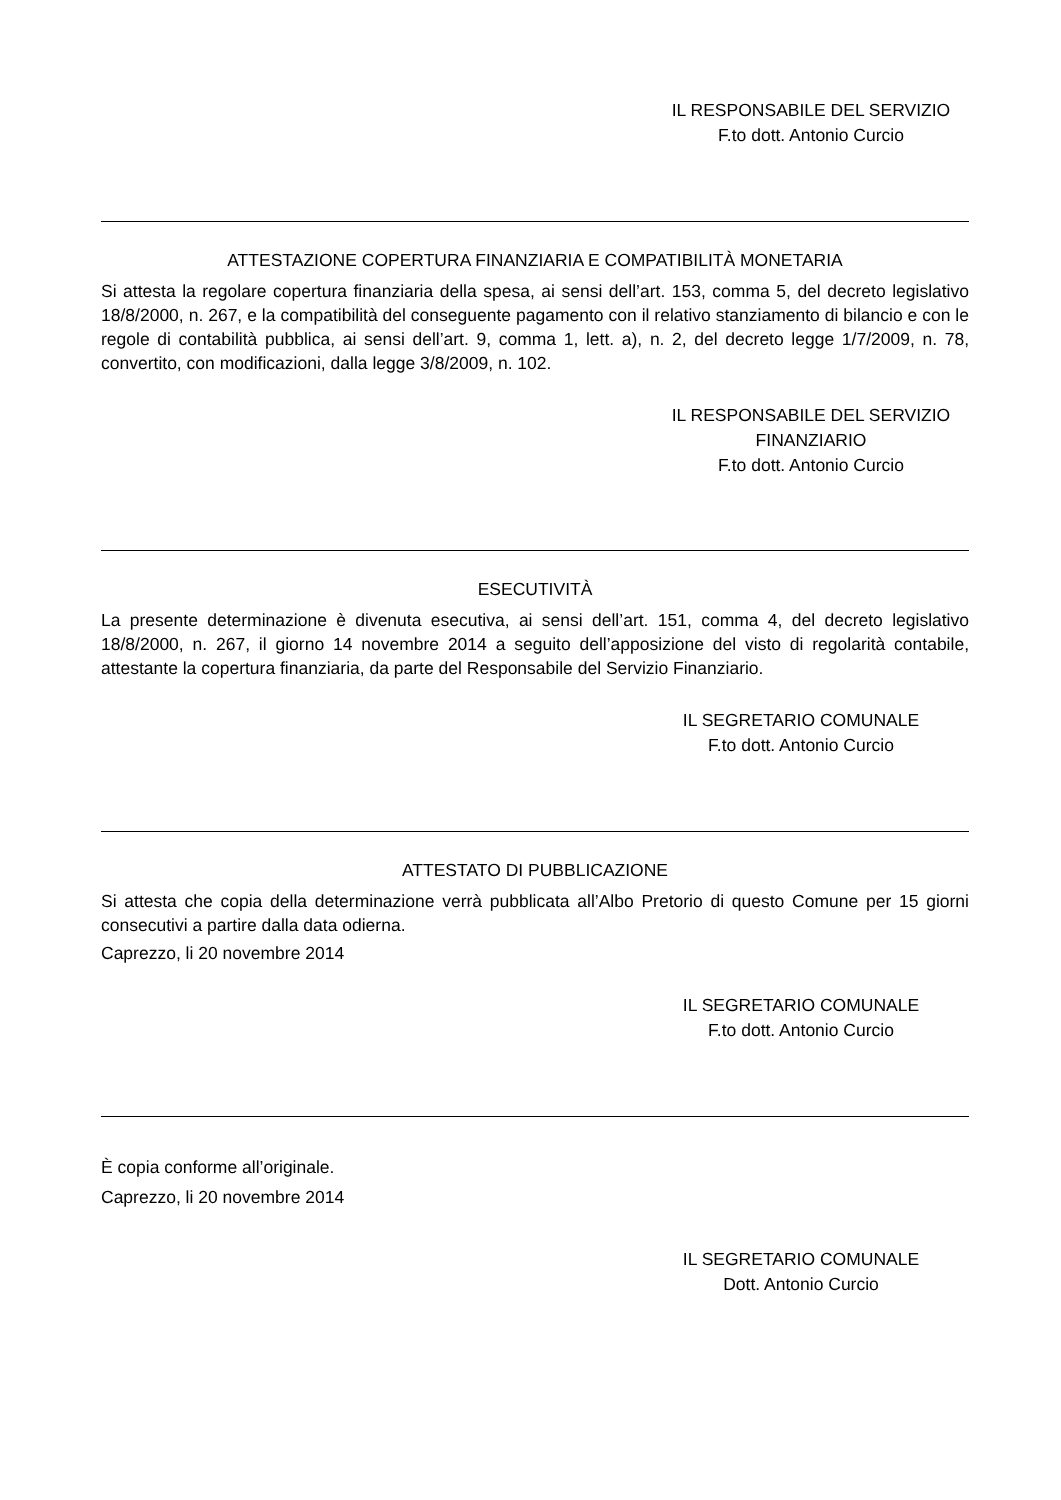IL RESPONSABILE DEL SERVIZIO
F.to dott. Antonio Curcio
ATTESTAZIONE COPERTURA FINANZIARIA E COMPATIBILITÀ MONETARIA
Si attesta la regolare copertura finanziaria della spesa, ai sensi dell’art. 153, comma 5, del decreto legislativo 18/8/2000, n. 267, e la compatibilità del conseguente pagamento con il relativo stanziamento di bilancio e con le regole di contabilità pubblica, ai sensi dell’art. 9, comma 1, lett. a), n. 2, del decreto legge 1/7/2009, n. 78, convertito, con modificazioni, dalla legge 3/8/2009, n. 102.
IL RESPONSABILE DEL SERVIZIO
FINANZIARIO
F.to dott. Antonio Curcio
ESECUTIVITÀ
La presente determinazione è divenuta esecutiva, ai sensi dell’art. 151, comma 4, del decreto legislativo 18/8/2000, n. 267, il giorno 14 novembre 2014 a seguito dell’apposizione del visto di regolarità contabile, attestante la copertura finanziaria, da parte del Responsabile del Servizio Finanziario.
IL SEGRETARIO COMUNALE
F.to dott. Antonio Curcio
ATTESTATO DI PUBBLICAZIONE
Si attesta che copia della determinazione verrà pubblicata all’Albo Pretorio di questo Comune per 15 giorni consecutivi a partire dalla data odierna.
Caprezzo, li 20 novembre 2014
IL SEGRETARIO COMUNALE
F.to dott. Antonio Curcio
È copia conforme all’originale.
Caprezzo, li 20 novembre 2014
IL SEGRETARIO COMUNALE
Dott. Antonio Curcio